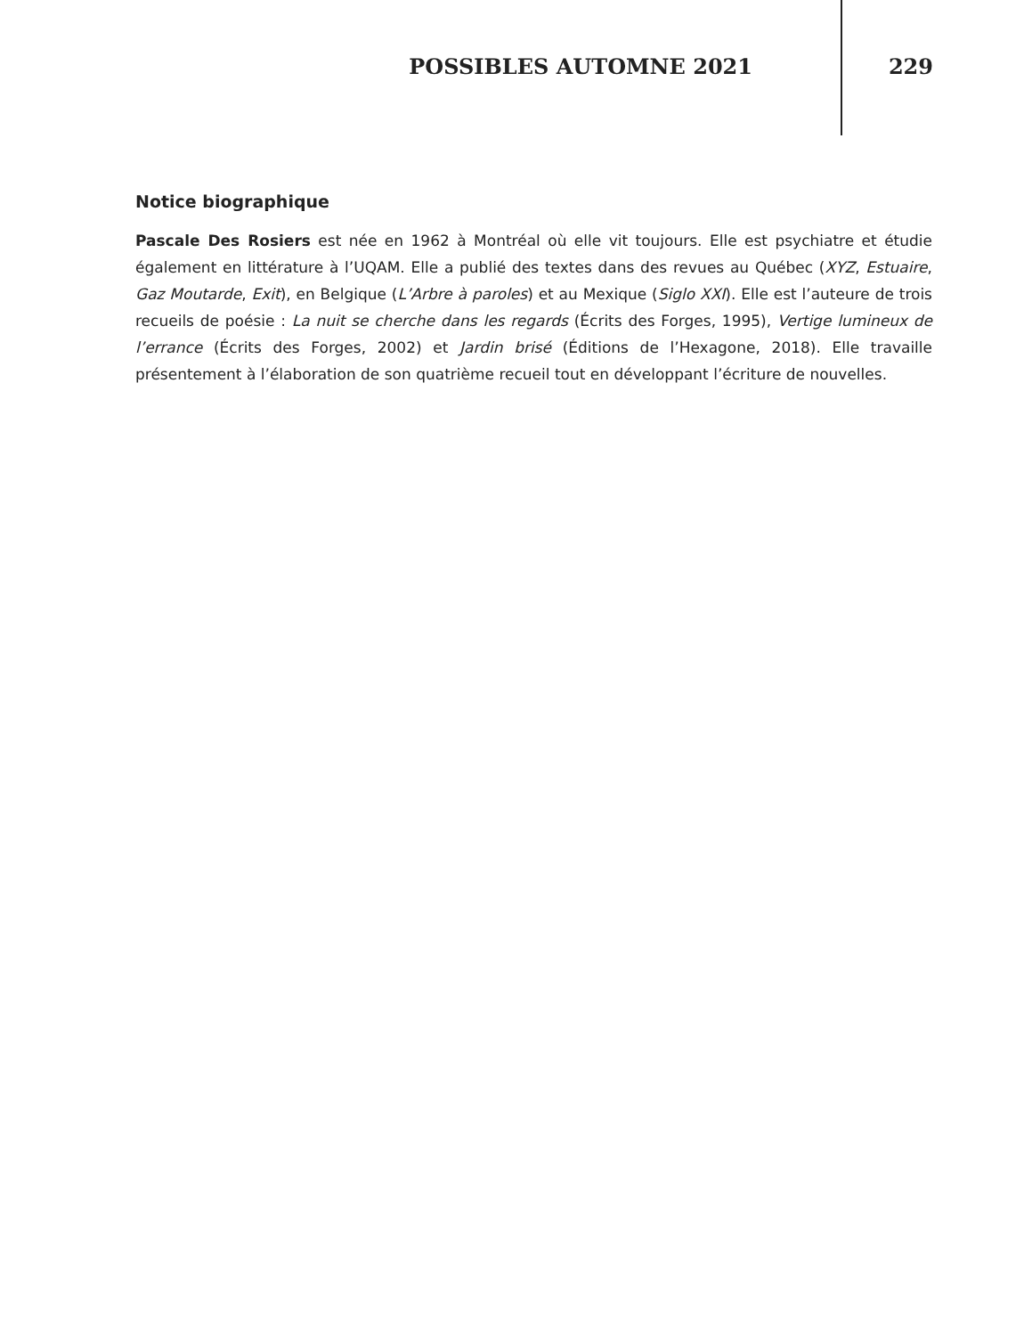POSSIBLES AUTOMNE 2021 229
Notice biographique
Pascale Des Rosiers est née en 1962 à Montréal où elle vit toujours. Elle est psychiatre et étudie également en littérature à l’UQAM. Elle a publié des textes dans des revues au Québec (XYZ, Estuaire, Gaz Moutarde, Exit), en Belgique (L’Arbre à paroles) et au Mexique (Siglo XXI). Elle est l’auteure de trois recueils de poésie : La nuit se cherche dans les regards (Écrits des Forges, 1995), Vertige lumineux de l’errance (Écrits des Forges, 2002) et Jardin brisé (Éditions de l’Hexagone, 2018). Elle travaille présentement à l’élaboration de son quatrième recueil tout en développant l’écriture de nouvelles.